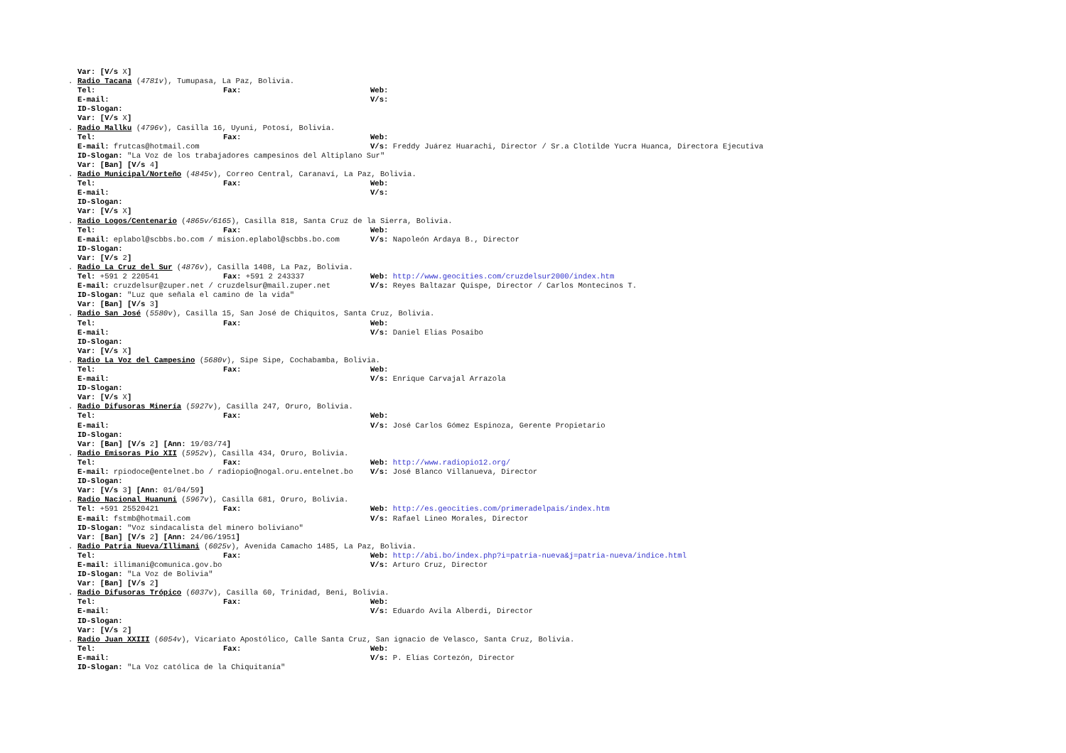Var: [V/s X]
. Radio Tacana (4781v), Tumupasa, La Paz, Bolivia.
Tel: Fax: Web:
E-mail: V/s:
ID-Slogan:
Var: [V/s X]
. Radio Mallku (4796v), Casilla 16, Uyuni, Potosí, Bolivia.
Tel: Fax: Web:
E-mail: frutcas@hotmail.com V/s: Freddy Juárez Huarachi, Director / Sr.a Clotilde Yucra Huanca, Directora Ejecutiva
ID-Slogan: "La Voz de los trabajadores campesinos del Altiplano Sur"
Var: [Ban] [V/s 4]
. Radio Municipal/Norteño (4845v), Correo Central, Caranaví, La Paz, Bolivia.
Tel: Fax: Web:
E-mail: V/s:
ID-Slogan:
Var: [V/s X]
. Radio Logos/Centenario (4865v/6165), Casilla 818, Santa Cruz de la Sierra, Bolivia.
Tel: Fax: Web:
E-mail: eplabol@scbbs.bo.com / mision.eplabol@scbbs.bo.com V/s: Napoleón Ardaya B., Director
ID-Slogan:
Var: [V/s 2]
. Radio La Cruz del Sur (4876v), Casilla 1408, La Paz, Bolivia.
Tel: +591 2 220541 Fax: +591 2 243337 Web: http://www.geocities.com/cruzdelsur2000/index.htm
E-mail: cruzdelsur@zuper.net / cruzdelsur@mail.zuper.net V/s: Reyes Baltazar Quispe, Director / Carlos Montecinos T.
ID-Slogan: "Luz que señala el camino de la vida"
Var: [Ban] [V/s 3]
. Radio San José (5580v), Casilla 15, San José de Chiquitos, Santa Cruz, Bolivia.
Tel: Fax: Web:
E-mail: V/s: Daniel Elias Posaibo
ID-Slogan:
Var: [V/s X]
. Radio La Voz del Campesino (5680v), Sipe Sipe, Cochabamba, Bolivia.
Tel: Fax: Web:
E-mail: V/s: Enrique Carvajal Arrazola
ID-Slogan:
Var: [V/s X]
. Radio Difusoras Minería (5927v), Casilla 247, Oruro, Bolivia.
Tel: Fax: Web:
E-mail: V/s: José Carlos Gómez Espinoza, Gerente Propietario
ID-Slogan:
Var: [Ban] [V/s 2] [Ann: 19/03/74]
. Radio Emisoras Pio XII (5952v), Casilla 434, Oruro, Bolivia.
Tel: Fax: Web: http://www.radiopio12.org/
E-mail: rpiodoce@entelnet.bo / radiopio@nogal.oru.entelnet.bo V/s: José Blanco Villanueva, Director
ID-Slogan:
Var: [V/s 3] [Ann: 01/04/59]
. Radio Nacional Huanuni (5967v), Casilla 681, Oruro, Bolivia.
Tel: +591 25520421 Fax: Web: http://es.geocities.com/primeradelpais/index.htm
E-mail: fstmb@hotmail.com V/s: Rafael Lineo Morales, Director
ID-Slogan: "Voz sindacalista del minero boliviano"
Var: [Ban] [V/s 2] [Ann: 24/06/1951]
. Radio Patria Nueva/Illimani (6025v), Avenida Camacho 1485, La Paz, Bolivia.
Tel: Fax: Web: http://abi.bo/index.php?i=patria-nueva&j=patria-nueva/indice.html
E-mail: illimani@comunica.gov.bo V/s: Arturo Cruz, Director
ID-Slogan: "La Voz de Bolivia"
Var: [Ban] [V/s 2]
. Radio Difusoras Trópico (6037v), Casilla 60, Trinidad, Beni, Bolivia.
Tel: Fax: Web:
E-mail: V/s: Eduardo Avila Alberdi, Director
ID-Slogan:
Var: [V/s 2]
. Radio Juan XXIII (6054v), Vicariato Apostólico, Calle Santa Cruz, San ignacio de Velasco, Santa Cruz, Bolivia.
Tel: Fax: Web:
E-mail: V/s: P. Elías Cortezón, Director
ID-Slogan: "La Voz católica de la Chiquitanía"